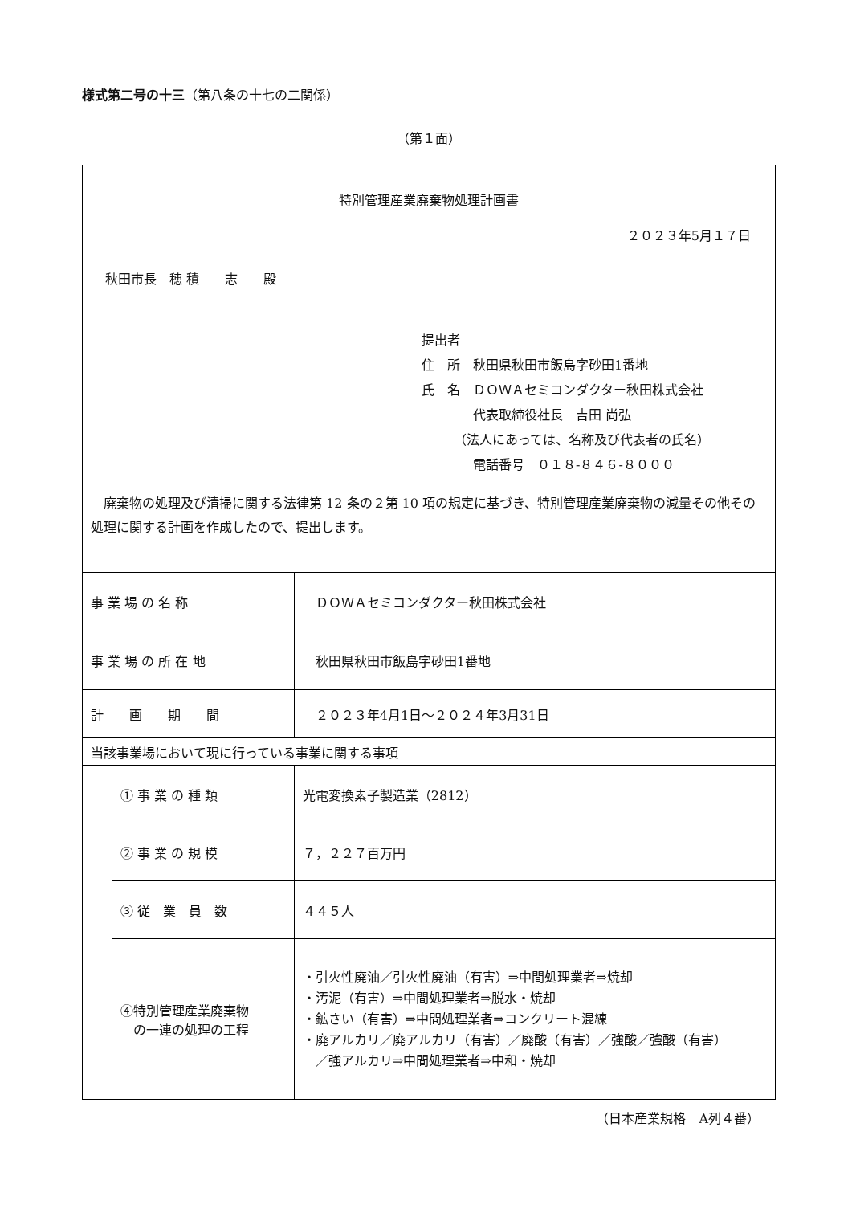様式第二号の十三（第八条の十七の二関係）
（第１面）
| 特別管理産業廃棄物処理計画書 ２０２３年5月１７日 秋田市長 穂 積 志 殿 提出者 住 所 秋田県秋田市飯島字砂田1番地 氏 名 ＤＯＷＡセミコンダクター秋田株式会社 代表取締役社長 吉田 尚弘 （法人にあっては、名称及び代表者の氏名） 電話番号 ０１８-８４６-８０００ 廃棄物の処理及び清掃に関する法律第 12 条の２第 10 項の規定に基づき、特別管理産業廃棄物の減量その他その処理に関する計画を作成したので、提出します。 | | |
| 事 業 場 の 名 称 | | ＤＯＷＡセミコンダクター秋田株式会社 |
| 事 業 場 の 所 在 地 | | 秋田県秋田市飯島字砂田1番地 |
| 計 画 期 間 | | ２０２３年4月1日～２０２４年3月31日 |
| 当該事業場において現に行っている事業に関する事項 | | |
| | ① 事 業 の 種 類 | 光電変換素子製造業（2812） |
| | ② 事 業 の 規 模 | ７，２２７百万円 |
| | ③ 従 業 員 数 | ４４５人 |
| | ④特別管理産業廃棄物 の一連の処理の工程 | ・引火性廃油／引火性廃油（有害）⇒中間処理業者⇒焼却 ・汚泥（有害）⇒中間処理業者⇒脱水・焼却 ・鉱さい（有害）⇒中間処理業者⇒コンクリート混練 ・廃アルカリ／廃アルカリ（有害）／廃酸（有害）／強酸／強酸（有害） ／強アルカリ⇒中間処理業者⇒中和・焼却 |
（日本産業規格　A列４番）